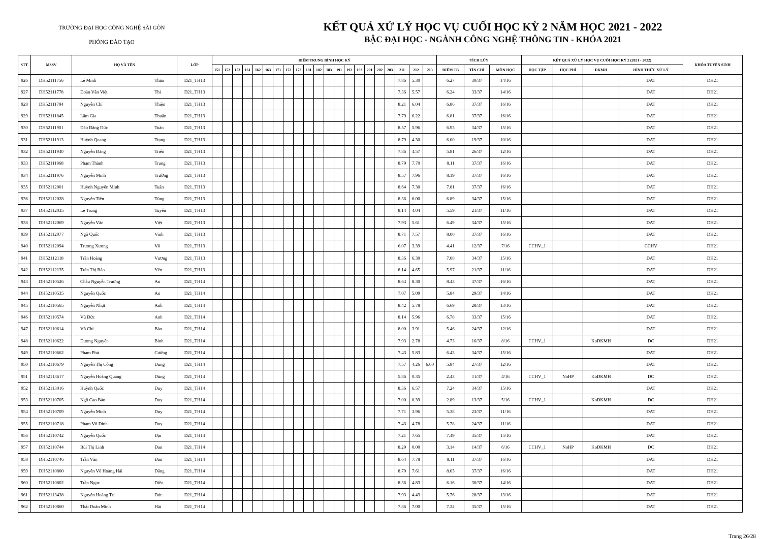TRƯỜNG ĐẠI HỌC CÔNG NGHỆ SÀI GÒN
PHÒNG ĐÀO TẠO
KẾT QUẢ XỬ LÝ HỌC VỤ CUỐI HỌC KỲ 2 NĂM HỌC 2021 - 2022
BẬC ĐẠI HỌC - NGÀNH CÔNG NGHỆ THÔNG TIN - KHÓA 2021
| STT | MSSV | HỌ VÀ TÊN | | LỚP | ĐIỂM TRUNG BÌNH HỌC KỲ | | | | | | | | | | | | | | | | | | | | | TÍCH LŨY | | | KẾT QUẢ XỬ LÝ HỌC VỤ CUỐI HỌC KỲ 2 (2021 - 2022) | | | | KHÓA TUYỂN SINH |
| --- | --- | --- | --- | --- | --- | --- | --- | --- | --- | --- | --- | --- | --- | --- | --- | --- | --- | --- | --- | --- | --- | --- | --- | --- | --- | --- | --- | --- | --- | --- | --- | --- | --- |
| | | | | | 151 | 152 | 153 | 161 | 162 | 163 | 171 | 172 | 173 | 181 | 182 | 183 | 191 | 192 | 193 | 201 | 202 | 203 | 211 | 212 | 213 | ĐIỂM TB | TÍN CHỈ | MÔN HỌC | HỌC TẬP | HỌC PHÍ | ĐKMH | HÌNH THỨC XỬ LÝ | |
| 926 | DH52111756 | Lê Minh | Thảo | D21_TH13 | | | | | | | | | | | | | | | | | | | 7.86 | 5.30 | | 6.27 | 30/37 | 14/16 | | | | DAT | DH21 |
| 927 | DH52111778 | Đoàn Văn Việt | Thi | D21_TH13 | | | | | | | | | | | | | | | | | | | 7.36 | 5.57 | | 6.24 | 33/37 | 14/16 | | | | DAT | DH21 |
| 928 | DH52111794 | Nguyễn Chí | Thiện | D21_TH13 | | | | | | | | | | | | | | | | | | | 8.21 | 6.04 | | 6.86 | 37/37 | 16/16 | | | | DAT | DH21 |
| 929 | DH52111845 | Lâm Gia | Thuận | D21_TH13 | | | | | | | | | | | | | | | | | | | 7.79 | 6.22 | | 6.81 | 37/37 | 16/16 | | | | DAT | DH21 |
| 930 | DH52111901 | Đào Đăng Đức | Toàn | D21_TH13 | | | | | | | | | | | | | | | | | | | 8.57 | 5.96 | | 6.95 | 34/37 | 15/16 | | | | DAT | DH21 |
| 931 | DH52111913 | Huỳnh Quang | Trạng | D21_TH13 | | | | | | | | | | | | | | | | | | | 8.79 | 4.30 | | 6.00 | 19/37 | 10/16 | | | | DAT | DH21 |
| 932 | DH52111940 | Nguyễn Đăng | Triển | D21_TH13 | | | | | | | | | | | | | | | | | | | 7.86 | 4.57 | | 5.81 | 26/37 | 12/16 | | | | DAT | DH21 |
| 933 | DH52111968 | Phạm Thành | Trung | D21_TH13 | | | | | | | | | | | | | | | | | | | 8.79 | 7.70 | | 8.11 | 37/37 | 16/16 | | | | DAT | DH21 |
| 934 | DH52111976 | Nguyễn Minh | Trường | D21_TH13 | | | | | | | | | | | | | | | | | | | 8.57 | 7.96 | | 8.19 | 37/37 | 16/16 | | | | DAT | DH21 |
| 935 | DH52112001 | Huỳnh Nguyễn Minh | Tuấn | D21_TH13 | | | | | | | | | | | | | | | | | | | 8.64 | 7.30 | | 7.81 | 37/37 | 16/16 | | | | DAT | DH21 |
| 936 | DH52112028 | Nguyễn Tiến | Tùng | D21_TH13 | | | | | | | | | | | | | | | | | | | 8.36 | 6.00 | | 6.89 | 34/37 | 15/16 | | | | DAT | DH21 |
| 937 | DH52112035 | Lê Trung | Tuyến | D21_TH13 | | | | | | | | | | | | | | | | | | | 8.14 | 4.04 | | 5.59 | 21/37 | 11/16 | | | | DAT | DH21 |
| 938 | DH52112069 | Nguyễn Văn | Việt | D21_TH13 | | | | | | | | | | | | | | | | | | | 7.93 | 5.61 | | 6.49 | 34/37 | 15/16 | | | | DAT | DH21 |
| 939 | DH52112077 | Ngô Quốc | Vinh | D21_TH13 | | | | | | | | | | | | | | | | | | | 8.71 | 7.57 | | 8.00 | 37/37 | 16/16 | | | | DAT | DH21 |
| 940 | DH52112094 | Trương Xương | Võ | D21_TH13 | | | | | | | | | | | | | | | | | | | 6.07 | 3.39 | | 4.41 | 12/37 | 7/16 | CCHV_1 | | | CCHV | DH21 |
| 941 | DH52112118 | Trần Hoàng | Vương | D21_TH13 | | | | | | | | | | | | | | | | | | | 8.36 | 6.30 | | 7.08 | 34/37 | 15/16 | | | | DAT | DH21 |
| 942 | DH52112135 | Trần Thị Bảo | Yến | D21_TH13 | | | | | | | | | | | | | | | | | | | 8.14 | 4.65 | | 5.97 | 21/37 | 11/16 | | | | DAT | DH21 |
| 943 | DH52110526 | Châu Nguyễn Trường | An | D21_TH14 | | | | | | | | | | | | | | | | | | | 8.64 | 8.30 | | 8.43 | 37/37 | 16/16 | | | | DAT | DH21 |
| 944 | DH52110535 | Nguyễn Quốc | An | D21_TH14 | | | | | | | | | | | | | | | | | | | 7.07 | 5.09 | | 5.84 | 29/37 | 14/16 | | | | DAT | DH21 |
| 945 | DH52110565 | Nguyễn Nhựt | Anh | D21_TH14 | | | | | | | | | | | | | | | | | | | 8.42 | 5.78 | | 6.69 | 28/37 | 13/16 | | | | DAT | DH21 |
| 946 | DH52110574 | Vũ Đức | Anh | D21_TH14 | | | | | | | | | | | | | | | | | | | 8.14 | 5.96 | | 6.78 | 33/37 | 15/16 | | | | DAT | DH21 |
| 947 | DH52110614 | Võ Chí | Bảo | D21_TH14 | | | | | | | | | | | | | | | | | | | 8.00 | 3.91 | | 5.46 | 24/37 | 12/16 | | | | DAT | DH21 |
| 948 | DH52110622 | Dương Nguyễn | Bình | D21_TH14 | | | | | | | | | | | | | | | | | | | 7.93 | 2.78 | | 4.73 | 16/37 | 8/16 | CCHV_1 | | KoDKMH | DC | DH21 |
| 949 | DH52110662 | Phạm Phú | Cường | D21_TH14 | | | | | | | | | | | | | | | | | | | 7.43 | 5.83 | | 6.43 | 34/37 | 15/16 | | | | DAT | DH21 |
| 950 | DH52110679 | Nguyễn Thị Công | Dung | D21_TH14 | | | | | | | | | | | | | | | | | | | 7.57 | 4.26 | 6.00 | 5.84 | 27/37 | 12/16 | | | | DAT | DH21 |
| 951 | DH52113617 | Nguyễn Hoàng Quang | Dũng | D21_TH14 | | | | | | | | | | | | | | | | | | | 5.86 | 0.35 | | 2.43 | 11/37 | 4/16 | CCHV_1 | NoHP | KoDKMH | DC | DH21 |
| 952 | DH52113016 | Huỳnh Quốc | Duy | D21_TH14 | | | | | | | | | | | | | | | | | | | 8.36 | 6.57 | | 7.24 | 34/37 | 15/16 | | | | DAT | DH21 |
| 953 | DH52110705 | Ngô Cao Bảo | Duy | D21_TH14 | | | | | | | | | | | | | | | | | | | 7.00 | 0.39 | | 2.89 | 13/37 | 5/16 | CCHV_1 | | KoDKMH | DC | DH21 |
| 954 | DH52110709 | Nguyễn Minh | Duy | D21_TH14 | | | | | | | | | | | | | | | | | | | 7.71 | 3.96 | | 5.38 | 23/37 | 11/16 | | | | DAT | DH21 |
| 955 | DH52110718 | Phạm Võ Đình | Duy | D21_TH14 | | | | | | | | | | | | | | | | | | | 7.43 | 4.78 | | 5.78 | 24/37 | 11/16 | | | | DAT | DH21 |
| 956 | DH52110742 | Nguyễn Quốc | Đại | D21_TH14 | | | | | | | | | | | | | | | | | | | 7.21 | 7.65 | | 7.49 | 35/37 | 15/16 | | | | DAT | DH21 |
| 957 | DH52110744 | Bùi Thị Linh | Đan | D21_TH14 | | | | | | | | | | | | | | | | | | | 8.29 | 0.00 | | 3.14 | 14/37 | 6/16 | CCHV_1 | NoHP | KoDKMH | DC | DH21 |
| 958 | DH52110746 | Trần Văn | Đan | D21_TH14 | | | | | | | | | | | | | | | | | | | 8.64 | 7.78 | | 8.11 | 37/37 | 16/16 | | | | DAT | DH21 |
| 959 | DH52110800 | Nguyễn Võ Hoàng Hải | Đăng | D21_TH14 | | | | | | | | | | | | | | | | | | | 8.79 | 7.61 | | 8.05 | 37/37 | 16/16 | | | | DAT | DH21 |
| 960 | DH52110802 | Trần Ngọc | Điền | D21_TH14 | | | | | | | | | | | | | | | | | | | 8.36 | 4.83 | | 6.16 | 30/37 | 14/16 | | | | DAT | DH21 |
| 961 | DH52113438 | Nguyễn Hoàng Trí | Đức | D21_TH14 | | | | | | | | | | | | | | | | | | | 7.93 | 4.43 | | 5.76 | 28/37 | 13/16 | | | | DAT | DH21 |
| 962 | DH52110860 | Thái Doãn Minh | Hải | D21_TH14 | | | | | | | | | | | | | | | | | | | 7.86 | 7.00 | | 7.32 | 35/37 | 15/16 | | | | DAT | DH21 |
Trang 26/28